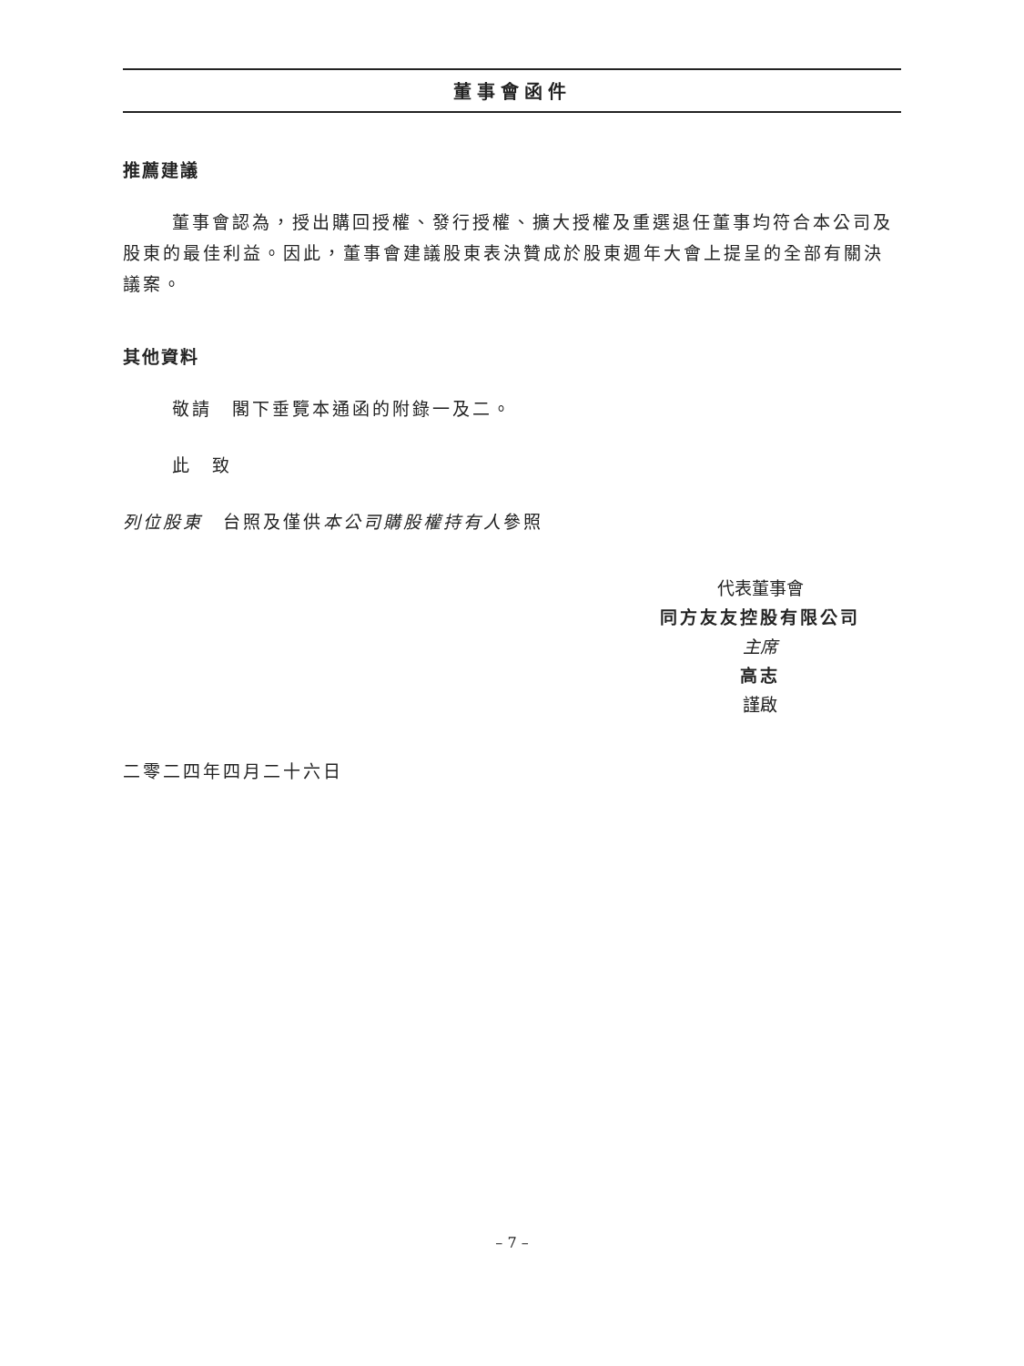董事會函件
推薦建議
董事會認為，授出購回授權、發行授權、擴大授權及重選退任董事均符合本公司及股東的最佳利益。因此，董事會建議股東表決贊成於股東週年大會上提呈的全部有關決議案。
其他資料
敬請　閣下垂覽本通函的附錄一及二。
此　致
列位股東　台照及僅供本公司購股權持有人參照
代表董事會
同方友友控股有限公司
主席
高志
謹啟
二零二四年四月二十六日
– 7 –